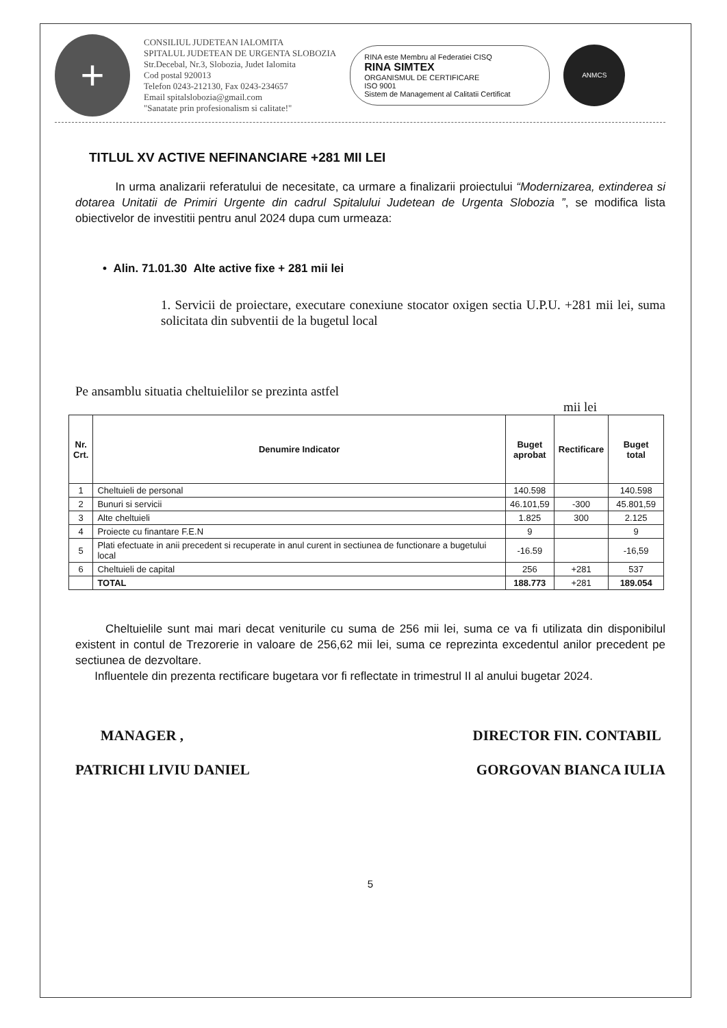+
CONSILIUL JUDETEAN IALOMITA
SPITALUL JUDETEAN DE URGENTA SLOBOZIA
Str.Decebal, Nr.3, Slobozia, Judet Ialomita
Cod postal 920013
Telefon 0243-212130, Fax 0243-234657
Email spitalslobozia@gmail.com
"Sanatate prin profesionalism si calitate!"
RINA este Membru al Federatiei CISQ
RINA SIMTEX
ORGANISMUL DE CERTIFICARE
ISO 9001
Sistem de Management al Calitatii Certificat
ANMCS
TITLUL XV ACTIVE NEFINANCIARE +281 MII LEI
In urma analizarii referatului de necesitate, ca urmare a finalizarii proiectului “Modernizarea, extinderea si dotarea Unitatii de Primiri Urgente din cadrul Spitalului Judetean de Urgenta Slobozia ”, se modifica lista obiectivelor de investitii pentru anul 2024 dupa cum urmeaza:
• Alin. 71.01.30 Alte active fixe + 281 mii lei
1. Servicii de proiectare, executare conexiune stocator oxigen sectia U.P.U. +281 mii lei, suma solicitata din subventii de la bugetul local
Pe ansamblu situatia cheltuielilor se prezinta astfel
mii lei
| Nr. Crt. | Denumire Indicator | Buget aprobat | Rectificare | Buget total |
| --- | --- | --- | --- | --- |
| 1 | Cheltuieli de personal | 140.598 | | 140.598 |
| 2 | Bunuri si servicii | 46.101,59 | -300 | 45.801,59 |
| 3 | Alte cheltuieli | 1.825 | 300 | 2.125 |
| 4 | Proiecte cu finantare F.E.N | 9 | | 9 |
| 5 | Plati efectuate in anii precedent si recuperate in anul curent in sectiunea de functionare a bugetului local | -16.59 | | -16,59 |
| 6 | Cheltuieli de capital | 256 | +281 | 537 |
| | TOTAL | 188.773 | +281 | 189.054 |
Cheltuielile sunt mai mari decat veniturile cu suma de 256 mii lei, suma ce va fi utilizata din disponibilul existent in contul de Trezorerie in valoare de 256,62 mii lei, suma ce reprezinta excedentul anilor precedent pe sectiunea de dezvoltare.
Influentele din prezenta rectificare bugetara vor fi reflectate in trimestrul II al anului bugetar 2024.
MANAGER ,
PATRICHI LIVIU DANIEL
DIRECTOR FIN. CONTABIL
GORGOVAN BIANCA IULIA
5